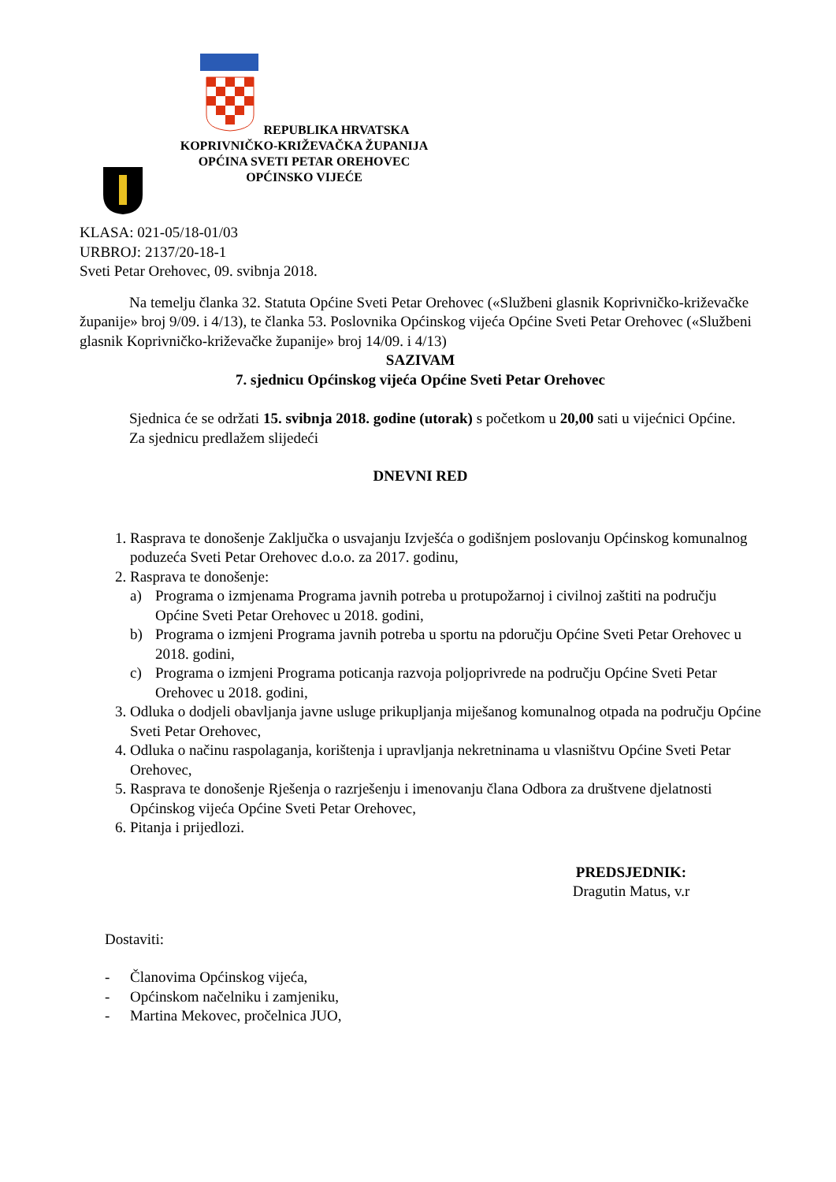REPUBLIKA HRVATSKA
KOPRIVNIČKO-KRIŽEVAČKA ŽUPANIJA
OPĆINA SVETI PETAR OREHOVEC
OPĆINSKO VIJEĆE
KLASA: 021-05/18-01/03
URBROJ: 2137/20-18-1
Sveti Petar Orehovec, 09. svibnja 2018.
Na temelju članka 32. Statuta Općine Sveti Petar Orehovec («Službeni glasnik Koprivničko-križevačke županije» broj 9/09. i 4/13), te članka 53. Poslovnika Općinskog vijeća Općine Sveti Petar Orehovec («Službeni glasnik Koprivničko-križevačke županije» broj 14/09. i 4/13)
SAZIVAM
7. sjednicu Općinskog vijeća Općine Sveti Petar Orehovec
Sjednica će se održati 15. svibnja 2018. godine (utorak) s početkom u 20,00 sati u vijećnici Općine.
Za sjednicu predlažem slijedeći
DNEVNI RED
1. Rasprava te donošenje Zaključka o usvajanju Izvješća o godišnjem poslovanju Općinskog komunalnog poduzeća Sveti Petar Orehovec d.o.o. za 2017. godinu,
2. Rasprava te donošenje:
a) Programa o izmjenama Programa javnih potreba u protupožarnoj i civilnoj zaštiti na području Općine Sveti Petar Orehovec u 2018. godini,
b) Programa o izmjeni Programa javnih potreba u sportu na pdoručju Općine Sveti Petar Orehovec u 2018. godini,
c) Programa o izmjeni Programa poticanja razvoja poljoprivrede na području Općine Sveti Petar Orehovec u 2018. godini,
3. Odluka o dodjeli obavljanja javne usluge prikupljanja miješanog komunalnog otpada na području Općine Sveti Petar Orehovec,
4. Odluka o načinu raspolaganja, korištenja i upravljanja nekretninama u vlasništvu Općine Sveti Petar Orehovec,
5. Rasprava te donošenje Rješenja o razrješenju i imenovanju člana Odbora za društvene djelatnosti Općinskog vijeća Općine Sveti Petar Orehovec,
6. Pitanja i prijedlozi.
PREDSJEDNIK:
Dragutin Matus, v.r
Dostaviti:
- Članovima Općinskog vijeća,
- Općinskom načelniku i zamjeniku,
- Martina Mekovec, pročelnica JUO,